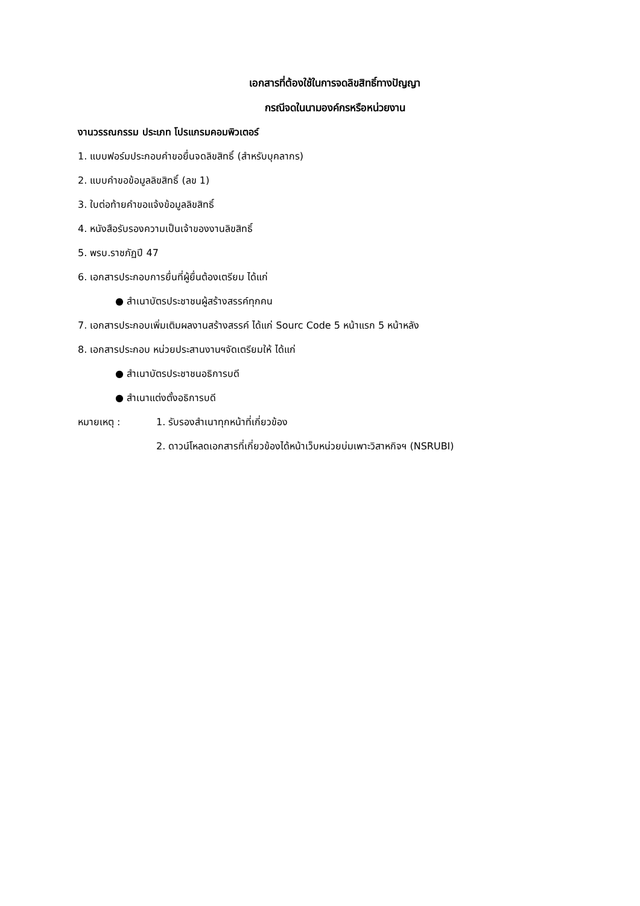เอกสารที่ต้องใช้ในการจดลิขสิทธิ์ทางปัญญา
กรณีจดในนามองค์กรหรือหน่วยงาน
งานวรรณกรรม ประเภท โปรแกรมคอมพิวเตอร์
1. แบบฟอร์มประกอบคำขอยื่นจดลิขสิทธิ์ (สำหรับบุคลากร)
2. แบบคำขอข้อมูลลิขสิทธิ์ (ลข 1)
3. ใบต่อท้ายคำขอแจ้งข้อมูลลิขสิทธิ์
4. หนังสือรับรองความเป็นเจ้าของงานลิขสิทธิ์
5. พรบ.ราชภัฏปี 47
6. เอกสารประกอบการยื่นที่ผู้ยื่นต้องเตรียม ได้แก่
● สำเนาบัตรประชาชนผู้สร้างสรรค์ทุกคน
7. เอกสารประกอบเพิ่มเติมผลงานสร้างสรรค์ ได้แก่ Sourc Code 5 หน้าแรก 5 หน้าหลัง
8. เอกสารประกอบ หน่วยประสานงานฯจัดเตรียมให้ ได้แก่
● สำเนาบัตรประชาชนอธิการบดี
● สำเนาแต่งตั้งอธิการบดี
หมายเหตุ :
1. รับรองสำเนาทุกหน้าที่เกี่ยวข้อง
2. ดาวน์โหลดเอกสารที่เกี่ยวข้องได้หน้าเว็บหน่วยบ่มเพาะวิสาหกิจฯ (NSRUBI)